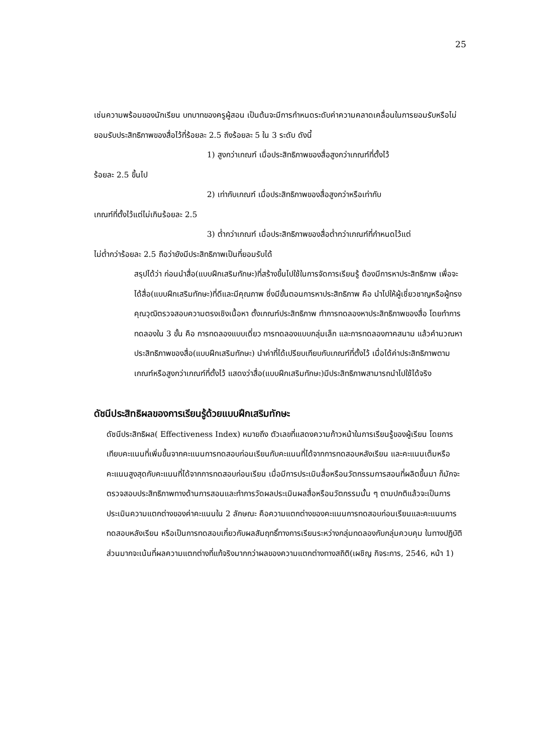25
เช่นความพร้อมของนักเรียน บทบาทของครูผู้สอน เป็นต้นจะมีการกำหนดระดับค่าความคลาดเคลื่อนในการยอมรับหรือไม่ยอมรับประสิทธิภาพของสื่อไว้ที่ร้อยละ 2.5 ถึงร้อยละ 5 ใน 3 ระดับ ดังนี้
1) สูงกว่าเกณฑ์ เมื่อประสิทธิภาพของสื่อสูงกว่าเกณฑ์ที่ตั้งไว้
ร้อยละ 2.5 ขึ้นไป
2) เท่ากับเกณฑ์ เมื่อประสิทธิภาพของสื่อสูงกว่าหรือเท่ากับ
เกณฑ์ที่ตั้งไว้แต่ไม่เกินร้อยละ 2.5
3) ต่ำกว่าเกณฑ์ เมื่อประสิทธิภาพของสื่อต่ำกว่าเกณฑ์ที่กำหนดไว้แต่
ไม่ต่ำกว่าร้อยละ 2.5 ถือว่ายังมีประสิทธิภาพเป็นที่ยอมรับได้
สรุปได้ว่า ก่อนนำสื่อ(แบบฝึกเสริมทักษะ)ที่สร้างขึ้นไปใช้ในการจัดการเรียนรู้ ต้องมีการหาประสิทธิภาพ เพื่อจะได้สื่อ(แบบฝึกเสริมทักษะ)ที่ดีและมีคุณภาพ ซึ่งมีขั้นตอนการหาประสิทธิภาพ คือ นำไปให้ผู้เชี่ยวชาญหรือผู้ทรงคุณวุฒิตรวจสอบความตรงเชิงเนื้อหา ตั้งเกณฑ์ประสิทธิภาพ ทำการทดลองหาประสิทธิภาพของสื่อ โดยทำการทดลองใน 3 ขั้น คือ การทดลองแบบเดี่ยว การทดลองแบบกลุ่มเล็ก และการทดลองภาคสนาม แล้วคำนวณหาประสิทธิภาพของสื่อ(แบบฝึกเสริมทักษะ) นำค่าที่ได้เปรียบเทียบกับเกณฑ์ที่ตั้งไว้ เมื่อได้ค่าประสิทธิภาพตามเกณฑ์หรือสูงกว่าเกณฑ์ที่ตั้งไว้ แสดงว่าสื่อ(แบบฝึกเสริมทักษะ)มีประสิทธิภาพสามารถนำไปใช้ได้จริง
ดัชนีประสิทธิผลของการเรียนรู้ด้วยแบบฝึกเสริมทักษะ
ดัชนีประสิทธิผล( Effectiveness Index) หมายถึง ตัวเลขที่แสดงความก้าวหน้าในการเรียนรู้ของผู้เรียน โดยการเทียบคะแนนที่เพิ่มขึ้นจากคะแนนการทดสอบก่อนเรียนกับคะแนนที่ได้จากการทดสอบหลังเรียน และคะแนนเต็มหรือคะแนนสูงสุดกับคะแนนที่ได้จากการทดสอบก่อนเรียน เมื่อมีการประเมินสื่อหรือนวัตกรรมการสอนที่ผลิตขึ้นมา ก็มักจะตรวจสอบประสิทธิภาพทางด้านการสอนและทำการวัดผลประเมินผลสื่อหรือนวัตกรรมนั้น ๆ ตามปกติแล้วจะเป็นการประเมินความแตกต่างของค่าคะแนนใน 2 ลักษณะ คือความแตกต่างของคะแนนการทดสอบก่อนเรียนและคะแนนการทดสอบหลังเรียน หรือเป็นการทดสอบเกี่ยวกับผลสัมฤทธิ์ทางการเรียนระหว่างกลุ่มทดลองกับกลุ่มควบคุม ในทางปฏิบัติส่วนมากจะเน้นที่ผลความแตกต่างที่แท้จริงมากกว่าผลของความแตกต่างทางสถิติ(เผชิญ กิจระการ, 2546, หน้า 1)